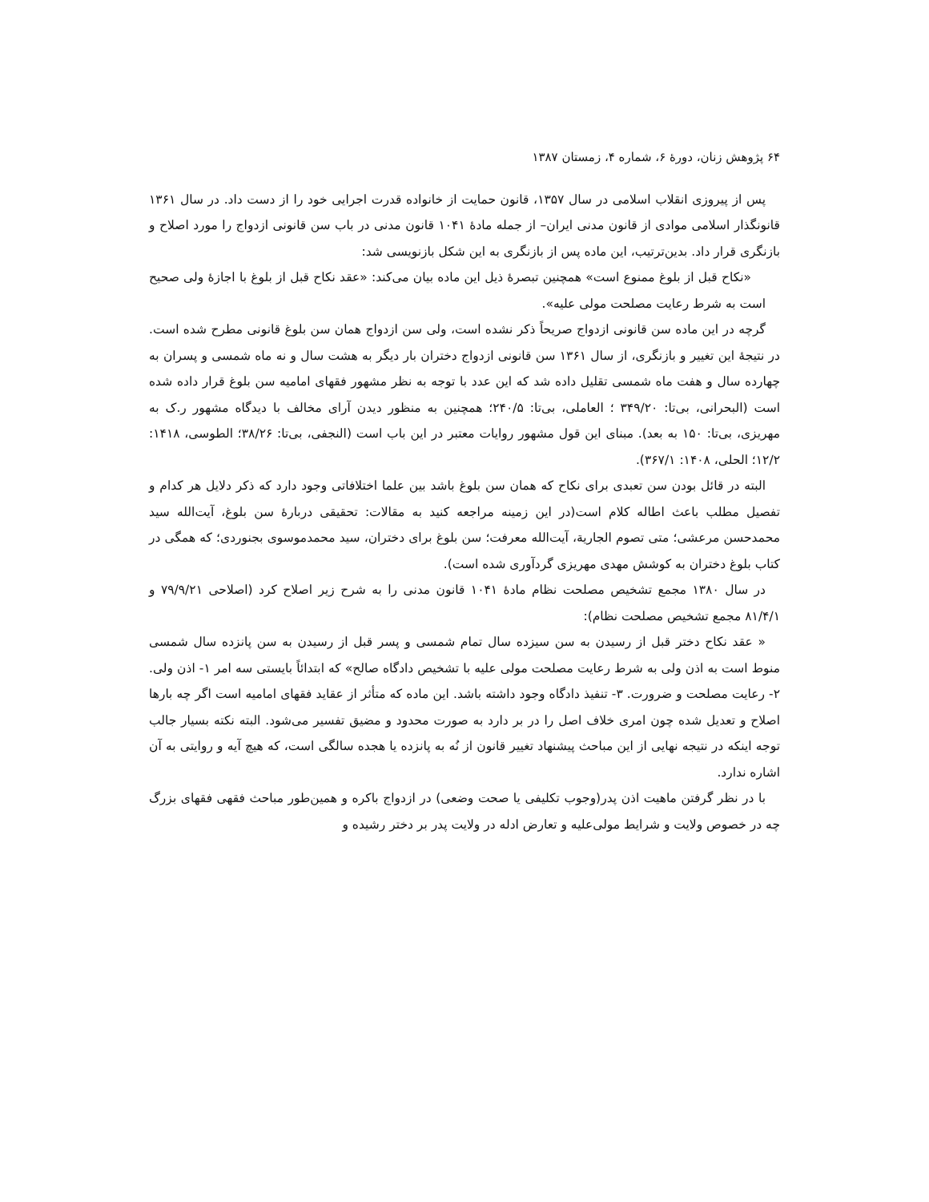۶۴ پژوهش زنان، دورهٔ ۶، شماره ۴، زمستان ۱۳۸۷
پس از پیروزی انقلاب اسلامی در سال ۱۳۵۷، قانون حمایت از خانواده قدرت اجرایی خود را از دست داد. در سال ۱۳۶۱ قانونگذار اسلامی موادی از قانون مدنی ایران– از جمله مادهٔ ۱۰۴۱ قانون مدنی در باب سن قانونی ازدواج را مورد اصلاح و بازنگری قرار داد. بدین‌ترتیب، این ماده پس از بازنگری به این شکل بازنویسی شد:
«نکاح قبل از بلوغ ممنوع است» همچنین تبصرهٔ ذیل این ماده بیان می‌کند: «عقد نکاح قبل از بلوغ با اجازهٔ ولی صحیح است به شرط رعایت مصلحت مولی علیه».
گرچه در این ماده سن قانونی ازدواج صریحاً ذکر نشده است، ولی سن ازدواج همان سن بلوغ قانونی مطرح شده است. در نتیجهٔ این تغییر و بازنگری، از سال ۱۳۶۱ سن قانونی ازدواج دختران بار دیگر به هشت سال و نه ماه شمسی و پسران به چهارده سال و هفت ماه شمسی تقلیل داده شد که این عدد با توجه به نظر مشهور فقهای امامیه سن بلوغ قرار داده شده است (البحرانی، بی‌تا: ۳۴۹/۲۰ ؛ العاملی، بی‌تا: ۲۴۰/۵؛ همچنین به منظور دیدن آرای مخالف با دیدگاه مشهور ر.ک به مهریزی، بی‌تا: ۱۵۰ به بعد). مبنای این قول مشهور روایات معتبر در این باب است (النجفی، بی‌تا: ۳۸/۲۶؛ الطوسی، ۱۴۱۸: ۱۲/۲؛ الحلی، ۱۴۰۸: ۳۶۷/۱).
البته در قائل بودن سن تعبدی برای نکاح که همان سن بلوغ باشد بین علما اختلافاتی وجود دارد که ذکر دلایل هر کدام و تفصیل مطلب باعث اطاله کلام است(در این زمینه مراجعه کنید به مقالات: تحقیقی دربارهٔ سن بلوغ، آیت‌الله سید محمدحسن مرعشی؛ متی تصوم الجاریة، آیت‌الله معرفت؛ سن بلوغ برای دختران، سید محمدموسوی بجنوردی؛ که همگی در کتاب بلوغ دختران به کوشش مهدی مهریزی گردآوری شده است).
در سال ۱۳۸۰ مجمع تشخیص مصلحت نظام مادهٔ ۱۰۴۱ قانون مدنی را به شرح زیر اصلاح کرد (اصلاحی ۷۹/۹/۲۱ و ۸۱/۴/۱ مجمع تشخیص مصلحت نظام):
« عقد نکاح دختر قبل از رسیدن به سن سیزده سال تمام شمسی و پسر قبل از رسیدن به سن پانزده سال شمسی منوط است به اذن ولی به شرط رعایت مصلحت مولی علیه با تشخیص دادگاه صالح» که ابتدائاً بایستی سه امر ۱- اذن ولی. ۲- رعایت مصلحت و ضرورت. ۳- تنفیذ دادگاه وجود داشته باشد. این ماده که متأثر از عقاید فقهای امامیه است اگر چه بارها اصلاح و تعدیل شده چون امری خلاف اصل را در بر دارد به صورت محدود و مضیق تفسیر می‌شود. البته نکته بسیار جالب توجه اینکه در نتیجه نهایی از این مباحث پیشنهاد تغییر قانون از نُه به پانزده یا هجده سالگی است، که هیچ آیه و روایتی به آن اشاره ندارد.
با در نظر گرفتن ماهیت اذن پدر(وجوب تکلیفی یا صحت وضعی) در ازدواج باکره و همین‌طور مباحث فقهی فقهای بزرگ چه در خصوص ولایت و شرایط مولی‌علیه و تعارض ادله در ولایت پدر بر دختر رشیده و